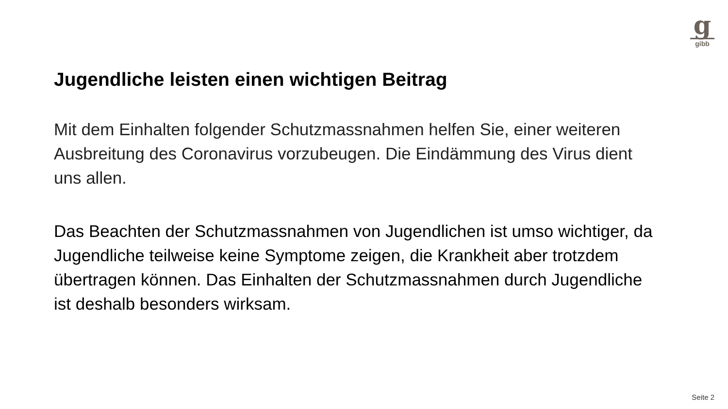ggibb
Jugendliche leisten einen wichtigen Beitrag
Mit dem Einhalten folgender Schutzmassnahmen helfen Sie, einer weiteren Ausbreitung des Coronavirus vorzubeugen. Die Eindämmung des Virus dient uns allen.
Das Beachten der Schutzmassnahmen von Jugendlichen ist umso wichtiger, da Jugendliche teilweise keine Symptome zeigen, die Krankheit aber trotzdem übertragen können. Das Einhalten der Schutzmassnahmen durch Jugendliche ist deshalb besonders wirksam.
Seite 2